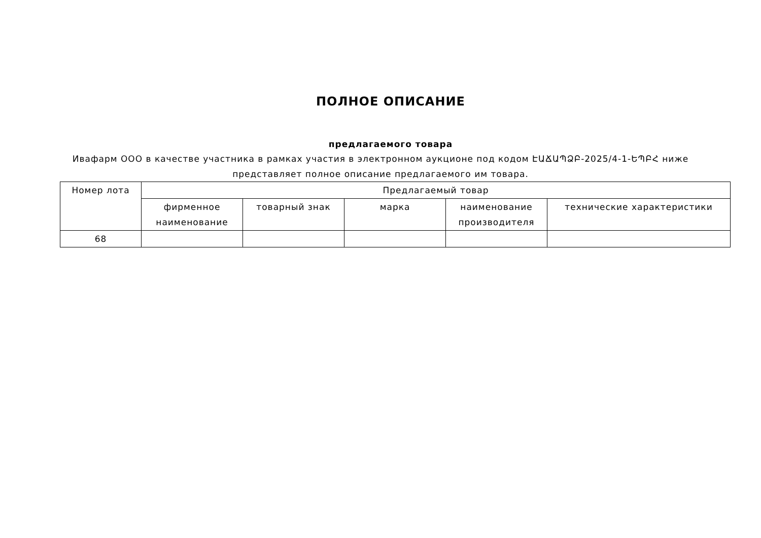ПОЛНОЕ ОПИСАНИЕ
предлагаемого товара
Ивафарм ООО в качестве участника в рамках участия в электронном аукционе под кодом ԷԱՃԱՊՁԲ-2025/4-1-ԵՊԲՀ ниже представляет полное описание предлагаемого им товара.
| Номер лота | Предлагаемый товар | | | | |
| --- | --- | --- | --- | --- | --- |
| | фирменное наименование | товарный знак | марка | наименование производителя | технические характеристики |
| 68 | | | | | |